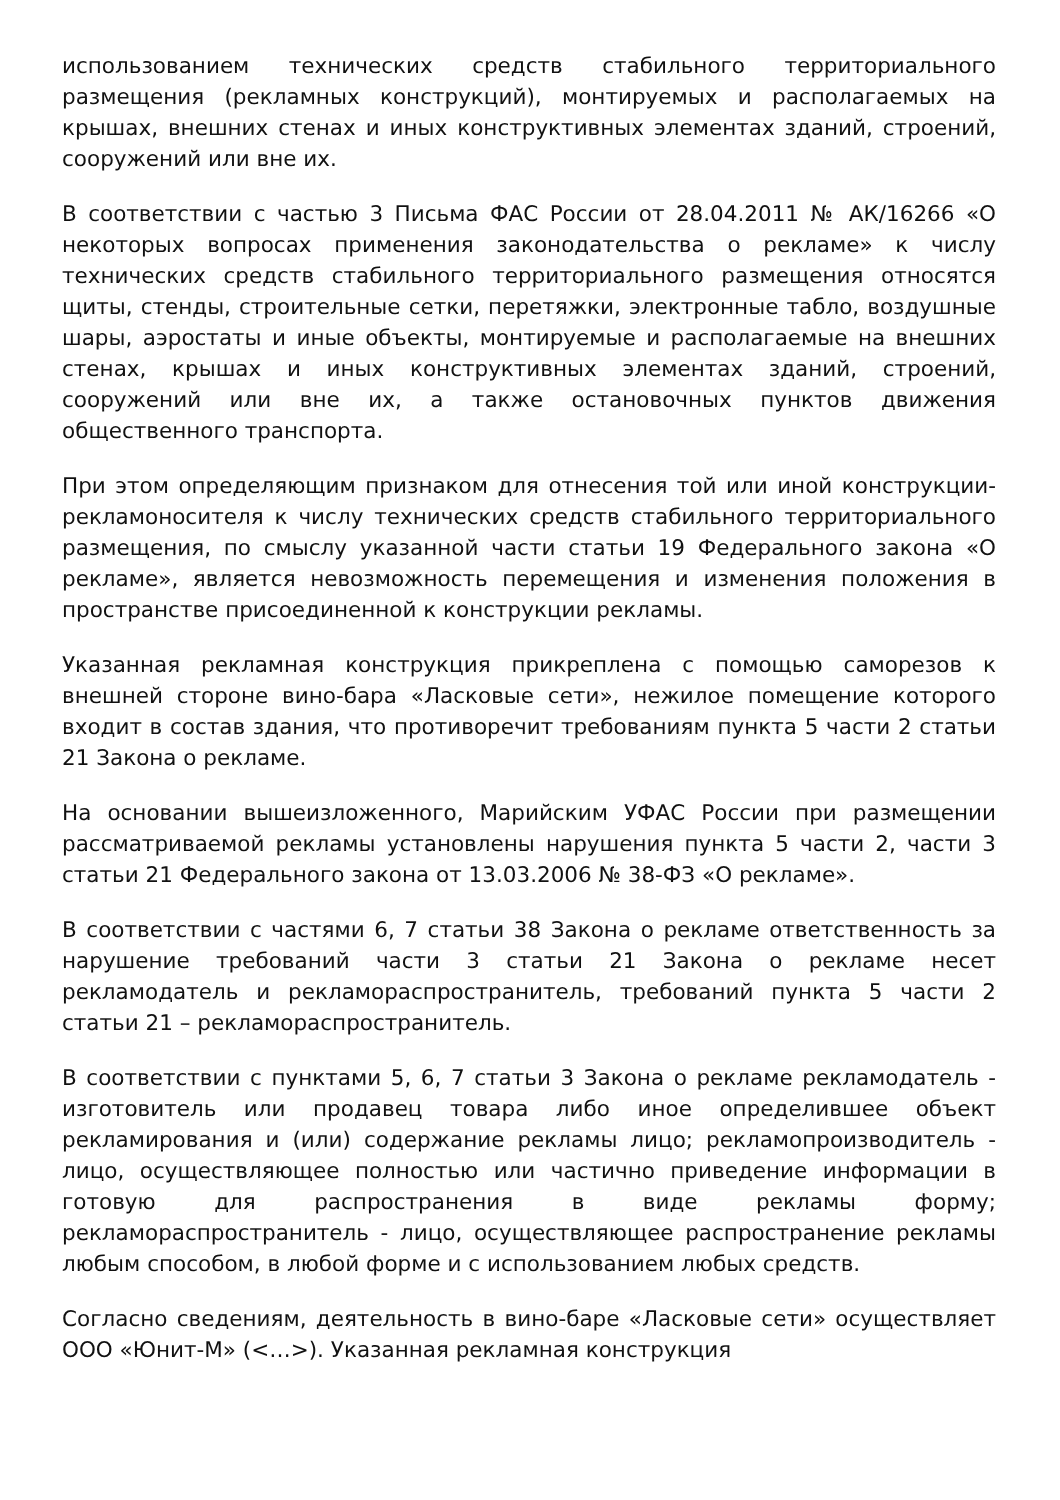использованием технических средств стабильного территориального размещения (рекламных конструкций), монтируемых и располагаемых на крышах, внешних стенах и иных конструктивных элементах зданий, строений, сооружений или вне их.
В соответствии с частью 3 Письма ФАС России от 28.04.2011 № АК/16266 «О некоторых вопросах применения законодательства о рекламе» к числу технических средств стабильного территориального размещения относятся щиты, стенды, строительные сетки, перетяжки, электронные табло, воздушные шары, аэростаты и иные объекты, монтируемые и располагаемые на внешних стенах, крышах и иных конструктивных элементах зданий, строений, сооружений или вне их, а также остановочных пунктов движения общественного транспорта.
При этом определяющим признаком для отнесения той или иной конструкции-рекламоносителя к числу технических средств стабильного территориального размещения, по смыслу указанной части статьи 19 Федерального закона «О рекламе», является невозможность перемещения и изменения положения в пространстве присоединенной к конструкции рекламы.
Указанная рекламная конструкция прикреплена с помощью саморезов к внешней стороне вино-бара «Ласковые сети», нежилое помещение которого входит в состав здания, что противоречит требованиям пункта 5 части 2 статьи 21 Закона о рекламе.
На основании вышеизложенного, Марийским УФАС России при размещении рассматриваемой рекламы установлены нарушения пункта 5 части 2, части 3 статьи 21 Федерального закона от 13.03.2006 № 38-ФЗ «О рекламе».
В соответствии с частями 6, 7 статьи 38 Закона о рекламе ответственность за нарушение требований части 3 статьи 21 Закона о рекламе несет рекламодатель и рекламораспространитель, требований пункта 5 части 2 статьи 21 – рекламораспространитель.
В соответствии с пунктами 5, 6, 7 статьи 3 Закона о рекламе рекламодатель - изготовитель или продавец товара либо иное определившее объект рекламирования и (или) содержание рекламы лицо; рекламопроизводитель - лицо, осуществляющее полностью или частично приведение информации в готовую для распространения в виде рекламы форму; рекламораспространитель - лицо, осуществляющее распространение рекламы любым способом, в любой форме и с использованием любых средств.
Согласно сведениям, деятельность в вино-баре «Ласковые сети» осуществляет ООО «Юнит-М» (<…>). Указанная рекламная конструкция